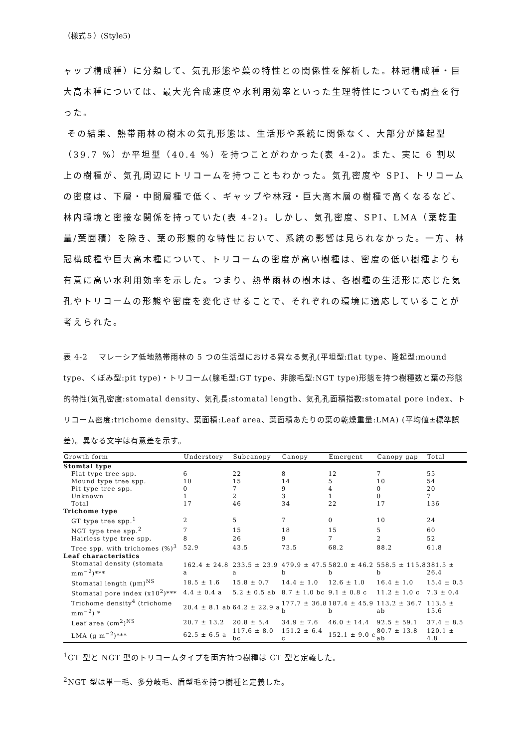（様式５）(Style5)
ャップ構成種）に分類して、気孔形態や葉の特性との関係性を解析した。林冠構成種・巨大高木種については、最大光合成速度や水利用効率といった生理特性についても調査を行った。
その結果、熱帯雨林の樹木の気孔形態は、生活形や系統に関係なく、大部分が隆起型（39.7 %）か平坦型（40.4 %）を持つことがわかった(表 4-2)。また、実に 6 割以上の樹種が、気孔周辺にトリコームを持つこともわかった。気孔密度や SPI、トリコームの密度は、下層・中間層種で低く、ギャップや林冠・巨大高木層の樹種で高くなるなど、林内環境と密接な関係を持っていた(表 4-2)。しかし、気孔密度、SPI、LMA（葉乾重量/葉面積）を除き、葉の形態的な特性において、系統の影響は見られなかった。一方、林冠構成種や巨大高木種について、トリコームの密度が高い樹種は、密度の低い樹種よりも有意に高い水利用効率を示した。つまり、熱帯雨林の樹木は、各樹種の生活形に応じた気孔やトリコームの形態や密度を変化させることで、それぞれの環境に適応していることが考えられた。
表 4-2　 マレーシア低地熱帯雨林の 5 つの生活型における異なる気孔(平坦型:flat type、隆起型:mound type、くぼみ型:pit type)・トリコーム(腺毛型:GT type、非腺毛型:NGT type)形態を持つ樹種数と葉の形態的特性(気孔密度:stomatal density、気孔長:stomatal length、気孔孔面積指数:stomatal pore index、トリコーム密度:trichome density、葉面積:Leaf area、葉面積あたりの葉の乾燥重量:LMA) (平均値±標準誤差)。異なる文字は有意差を示す。
| Growth form | Understory | Subcanopy | Canopy | Emergent | Canopy gap | Total |
| --- | --- | --- | --- | --- | --- | --- |
| Stomtal type | | | | | | |
| Flat type tree spp. | 6 | 22 | 8 | 12 | 7 | 55 |
| Mound type tree spp. | 10 | 15 | 14 | 5 | 10 | 54 |
| Pit type tree spp. | 0 | 7 | 9 | 4 | 0 | 20 |
| Unknown | 1 | 2 | 3 | 1 | 0 | 7 |
| Total | 17 | 46 | 34 | 22 | 17 | 136 |
| Trichome type | | | | | | |
| GT type tree spp.<sup>1</sup> | 2 | 5 | 7 | 0 | 10 | 24 |
| NGT type tree spp.<sup>2</sup> | 7 | 15 | 18 | 15 | 5 | 60 |
| Hairless type tree spp. | 8 | 26 | 9 | 7 | 2 | 52 |
| Tree spp. with trichomes (%)<sup>3</sup> | 52.9 | 43.5 | 73.5 | 68.2 | 88.2 | 61.8 |
| Leaf characteristics | | | | | | |
| Stomatal density (stomata mm<sup>−2</sup>)*** | 162.4 ± 24.8 a | 233.5 ± 23.9 a | 479.9 ± 47.5 b | 582.0 ± 46.2 b | 558.5 ± 115.8 b | 381.5 ± 26.4 |
| Stomatal length (μm)<sup>NS</sup> | 18.5 ± 1.6 | 15.8 ± 0.7 | 14.4 ± 1.0 | 12.6 ± 1.0 | 16.4 ± 1.0 | 15.4 ± 0.5 |
| Stomatal pore index (x10<sup>2</sup>)*** | 4.4 ± 0.4 a | 5.2 ± 0.5 ab | 8.7 ± 1.0 bc | 9.1 ± 0.8 c | 11.2 ± 1.0 c | 7.3 ± 0.4 |
| Trichome density<sup>4</sup> (trichome mm<sup>−2</sup>) * | 20.4 ± 8.1 ab | 64.2 ± 22.9 a | 177.7 ± 36.8 b | 187.4 ± 45.9 b | 113.2 ± 36.7 ab | 113.5 ± 15.6 |
| Leaf area (cm<sup>2</sup>)<sup>NS</sup> | 20.7 ± 13.2 | 20.8 ± 5.4 | 34.9 ± 7.6 | 46.0 ± 14.4 | 92.5 ± 59.1 | 37.4 ± 8.5 |
| LMA (g m<sup>−2</sup>)*** | 62.5 ± 6.5 a | 117.6 ± 8.0 bc | 151.2 ± 6.4 c | 152.1 ± 9.0 c | 80.7 ± 13.8 ab | 120.1 ± 4.8 |
<sup>1</sup> GT 型と NGT 型のトリコームタイプを両方持つ樹種は GT 型と定義した。
<sup>2</sup> NGT 型は単一毛、多分岐毛、盾型毛を持つ樹種と定義した。